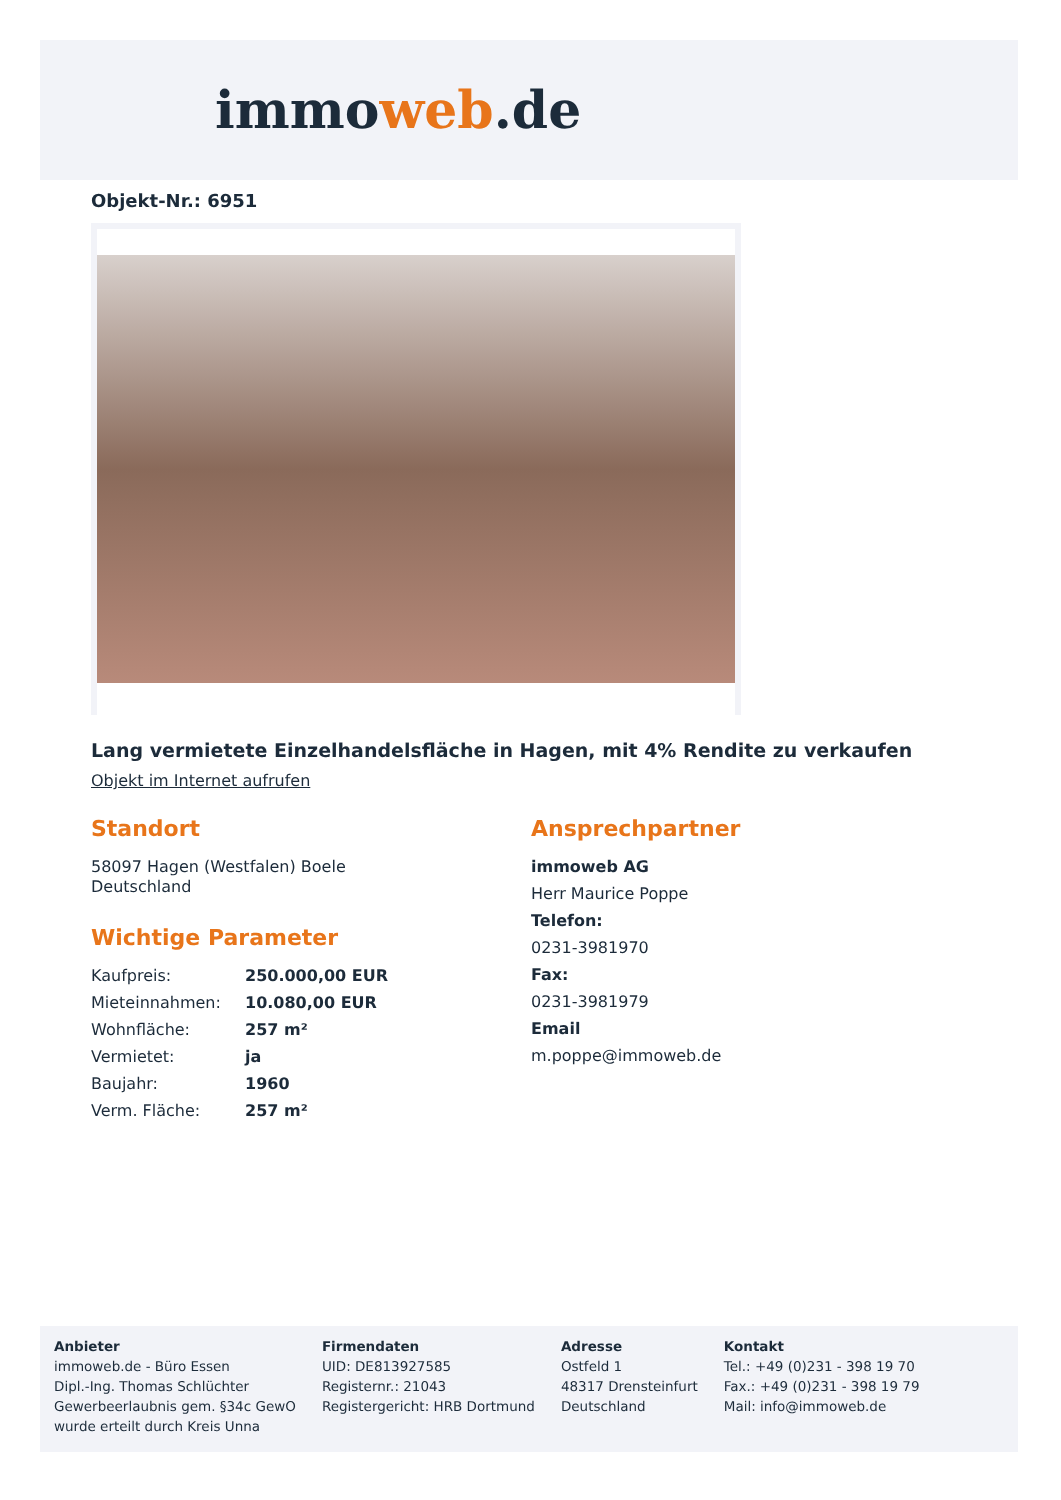immoweb.de
Objekt-Nr.: 6951
Lang vermietete Einzelhandelsfläche in Hagen, mit 4% Rendite zu verkaufen
Objekt im Internet aufrufen
Standort
58097 Hagen (Westfalen) Boele
Deutschland
Wichtige Parameter
| Kaufpreis: | 250.000,00 EUR |
| Mieteinnahmen: | 10.080,00 EUR |
| Wohnfläche: | 257 m² |
| Vermietet: | ja |
| Baujahr: | 1960 |
| Verm. Fläche: | 257 m² |
Ansprechpartner
immoweb AG
Herr Maurice Poppe
Telefon:
0231-3981970
Fax:
0231-3981979
Email
m.poppe@immoweb.de
Anbieter
immoweb.de - Büro Essen
Dipl.-Ing. Thomas Schlüchter
Gewerbeerlaubnis gem. §34c GewO
wurde erteilt durch Kreis Unna
Firmendaten
UID: DE813927585
Registernr.: 21043
Registergericht: HRB Dortmund
Adresse
Ostfeld 1
48317 Drensteinfurt
Deutschland
Kontakt
Tel.: +49 (0)231 - 398 19 70
Fax.: +49 (0)231 - 398 19 79
Mail: info@immoweb.de